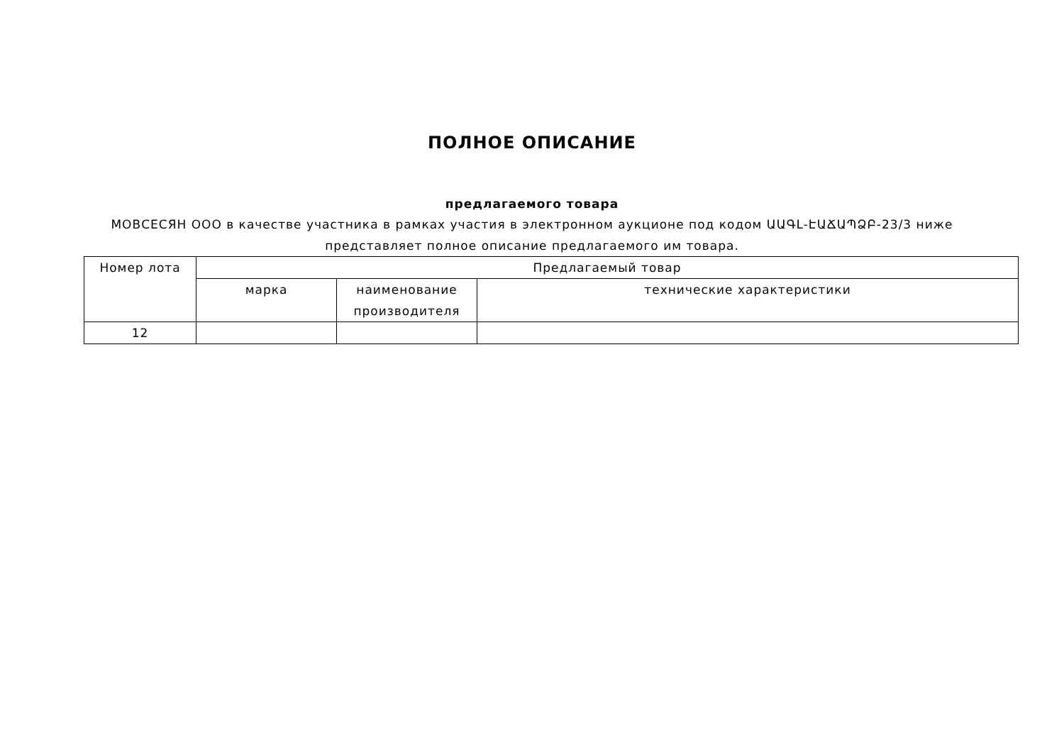ПОЛНОЕ ОПИСАНИЕ
предлагаемого товара
МОВСЕСЯН ООО в качестве участника в рамках участия в электронном аукционе под кодом ԱԱԳԼ-ԷԱՃԱՊՁԲ-23/3 ниже представляет полное описание предлагаемого им товара.
| Номер лота | Предлагаемый товар | | |
| --- | --- | --- | --- |
| | марка | наименование производителя | технические характеристики |
| 12 | | | |